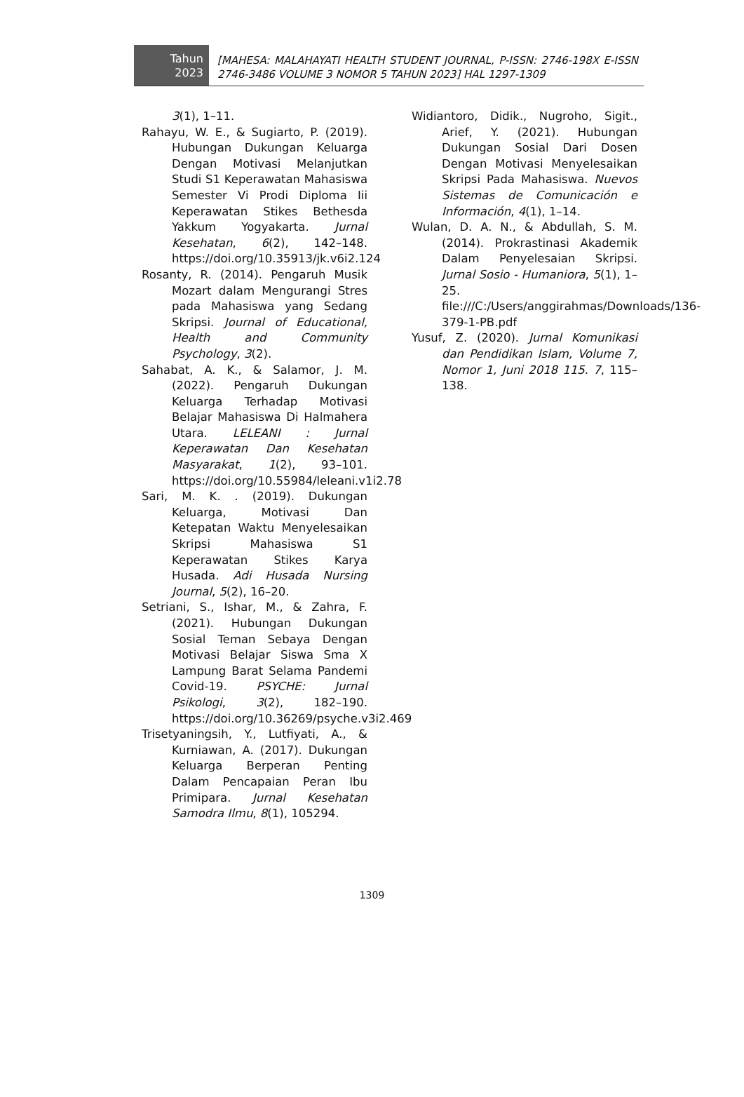Tahun
2023
[MAHESA: MALAHAYATI HEALTH STUDENT JOURNAL, P-ISSN: 2746-198X E-ISSN 2746-3486 VOLUME 3 NOMOR 5 TAHUN 2023] HAL 1297-1309
3(1), 1–11.
Rahayu, W. E., & Sugiarto, P. (2019). Hubungan Dukungan Keluarga Dengan Motivasi Melanjutkan Studi S1 Keperawatan Mahasiswa Semester Vi Prodi Diploma Iii Keperawatan Stikes Bethesda Yakkum Yogyakarta. Jurnal Kesehatan, 6(2), 142–148. https://doi.org/10.35913/jk.v6i2.124
Rosanty, R. (2014). Pengaruh Musik Mozart dalam Mengurangi Stres pada Mahasiswa yang Sedang Skripsi. Journal of Educational, Health and Community Psychology, 3(2).
Sahabat, A. K., & Salamor, J. M. (2022). Pengaruh Dukungan Keluarga Terhadap Motivasi Belajar Mahasiswa Di Halmahera Utara. LELEANI : Jurnal Keperawatan Dan Kesehatan Masyarakat, 1(2), 93–101. https://doi.org/10.55984/leleani.v1i2.78
Sari, M. K. . (2019). Dukungan Keluarga, Motivasi Dan Ketepatan Waktu Menyelesaikan Skripsi Mahasiswa S1 Keperawatan Stikes Karya Husada. Adi Husada Nursing Journal, 5(2), 16–20.
Setriani, S., Ishar, M., & Zahra, F. (2021). Hubungan Dukungan Sosial Teman Sebaya Dengan Motivasi Belajar Siswa Sma X Lampung Barat Selama Pandemi Covid-19. PSYCHE: Jurnal Psikologi, 3(2), 182–190. https://doi.org/10.36269/psyche.v3i2.469
Trisetyaningsih, Y., Lutfiyati, A., & Kurniawan, A. (2017). Dukungan Keluarga Berperan Penting Dalam Pencapaian Peran Ibu Primipara. Jurnal Kesehatan Samodra Ilmu, 8(1), 105294.
Widiantoro, Didik., Nugroho, Sigit., Arief, Y. (2021). Hubungan Dukungan Sosial Dari Dosen Dengan Motivasi Menyelesaikan Skripsi Pada Mahasiswa. Nuevos Sistemas de Comunicación e Información, 4(1), 1–14.
Wulan, D. A. N., & Abdullah, S. M. (2014). Prokrastinasi Akademik Dalam Penyelesaian Skripsi. Jurnal Sosio - Humaniora, 5(1), 1–25. file:///C:/Users/anggirahmas/Downloads/136-379-1-PB.pdf
Yusuf, Z. (2020). Jurnal Komunikasi dan Pendidikan Islam, Volume 7, Nomor 1, Juni 2018 115. 7, 115–138.
1309